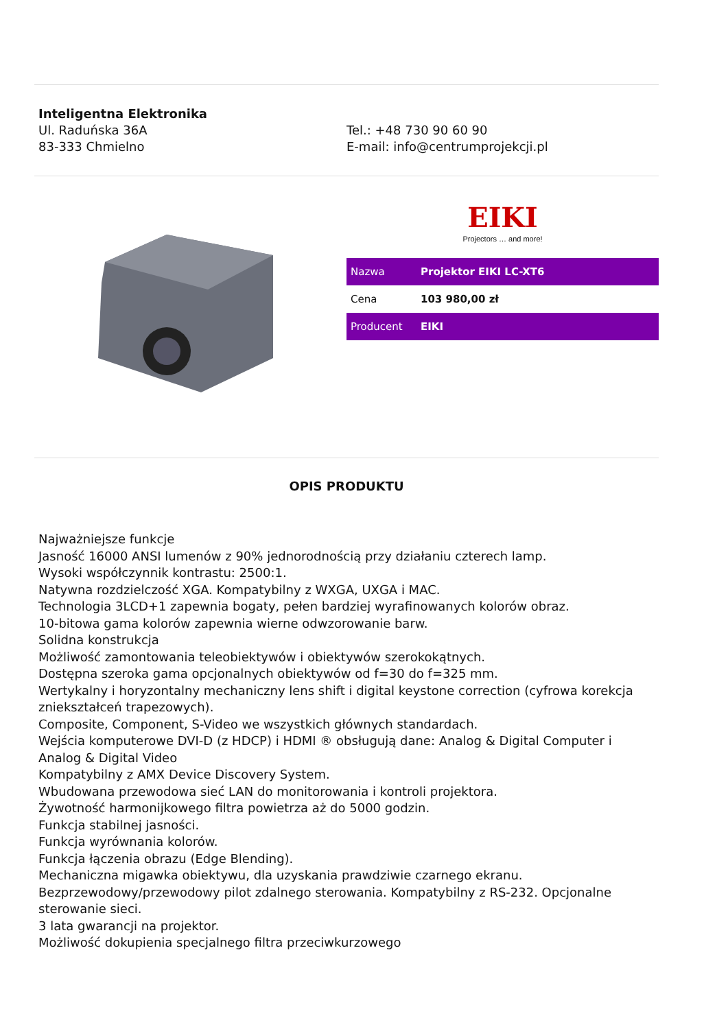Inteligentna Elektronika
Ul. Raduńska 36A
83-333 Chmielno
Tel.: +48 730 90 60 90
E-mail: info@centrumprojekcji.pl
EIKI
Projectors … and more!
| Nazwa | Projektor EIKI LC-XT6 |
| Cena | 103 980,00 zł |
| Producent | EIKI |
OPIS PRODUKTU
Najważniejsze funkcje
Jasność 16000 ANSI lumenów z 90% jednorodnością przy działaniu czterech lamp.
Wysoki współczynnik kontrastu: 2500:1.
Natywna rozdzielczość XGA. Kompatybilny z WXGA, UXGA i MAC.
Technologia 3LCD+1 zapewnia bogaty, pełen bardziej wyrafinowanych kolorów obraz.
10-bitowa gama kolorów zapewnia wierne odwzorowanie barw.
Solidna konstrukcja
Możliwość zamontowania teleobiektywów i obiektywów szerokokątnych.
Dostępna szeroka gama opcjonalnych obiektywów od f=30 do f=325 mm.
Wertykalny i horyzontalny mechaniczny lens shift i digital keystone correction (cyfrowa korekcja zniekształceń trapezowych).
Composite, Component, S-Video we wszystkich głównych standardach.
Wejścia komputerowe DVI-D (z HDCP) i HDMI ® obsługują dane: Analog & Digital Computer i Analog & Digital Video
Kompatybilny z AMX Device Discovery System.
Wbudowana przewodowa sieć LAN do monitorowania i kontroli projektora.
Żywotność harmonijkowego filtra powietrza aż do 5000 godzin.
Funkcja stabilnej jasności.
Funkcja wyrównania kolorów.
Funkcja łączenia obrazu (Edge Blending).
Mechaniczna migawka obiektywu, dla uzyskania prawdziwie czarnego ekranu.
Bezprzewodowy/przewodowy pilot zdalnego sterowania. Kompatybilny z RS-232. Opcjonalne sterowanie sieci.
3 lata gwarancji na projektor.
Możliwość dokupienia specjalnego filtra przeciwkurzowego